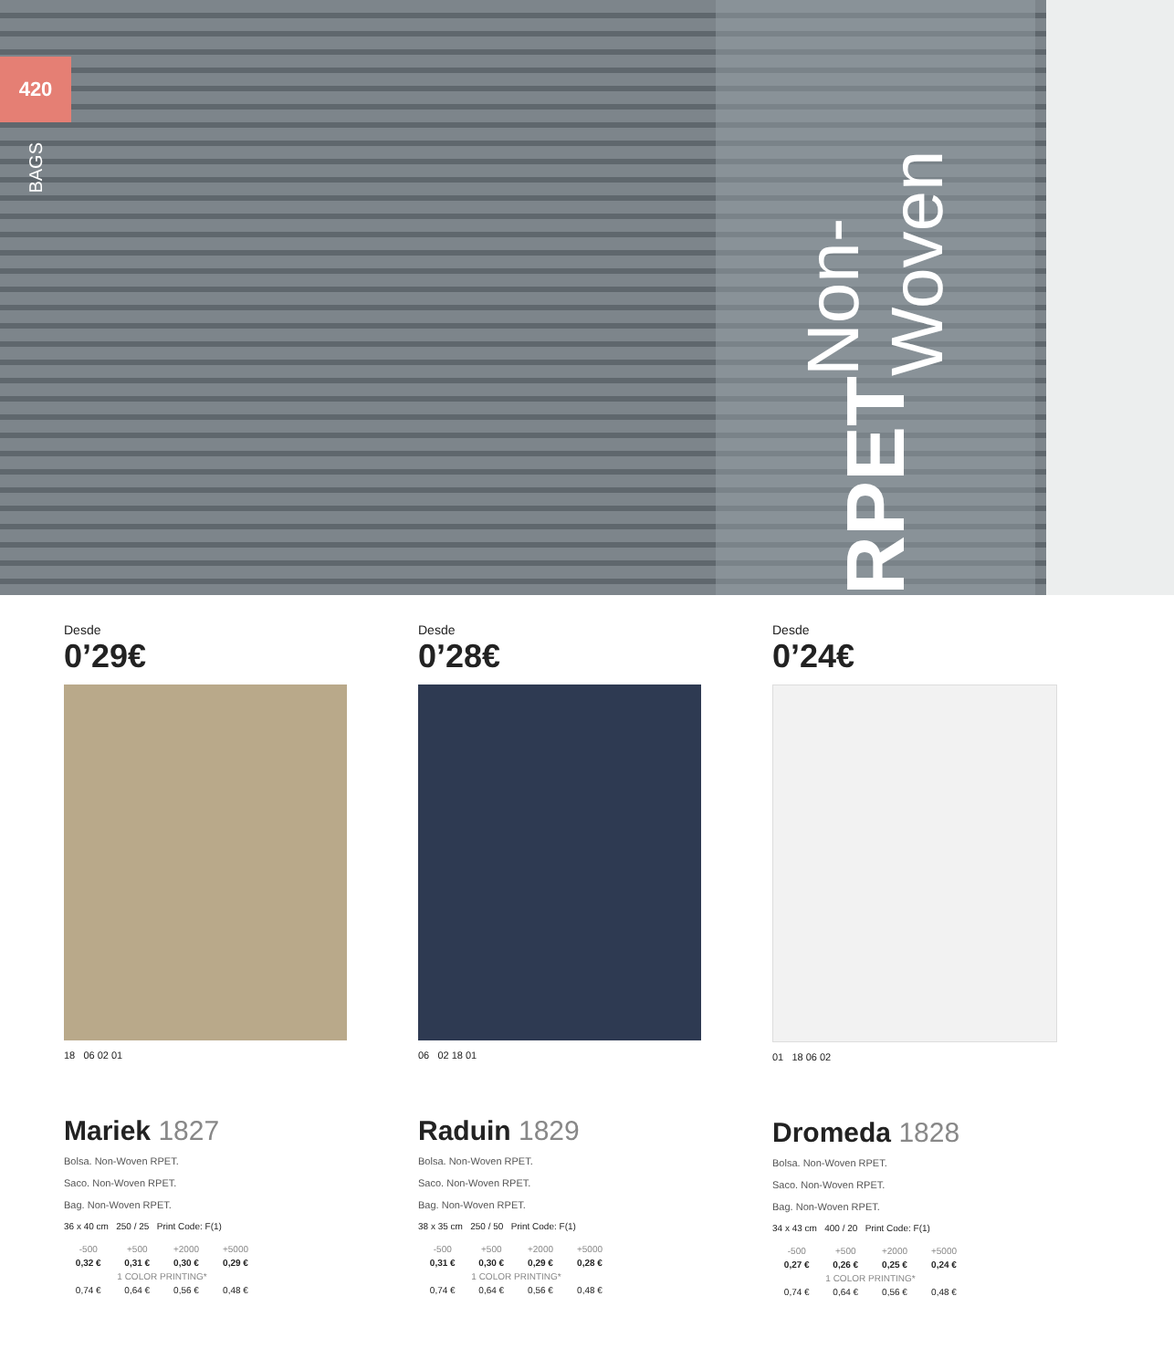420
BAGS
RPET Non-Woven
Desde
0’29€
18 06 02 01
Mariek 1827
Bolsa. Non-Woven RPET.
Saco. Non-Woven RPET.
Bag. Non-Woven RPET.
36 x 40 cm 250 / 25 Print Code: F(1)
| -500 | +500 | +2000 | +5000 |
| 0,32 € | 0,31 € | 0,30 € | 0,29 € |
| 1 COLOR PRINTING* | | | |
| 0,74 € | 0,64 € | 0,56 € | 0,48 € |
Desde
0’28€
06 02 18 01
Raduin 1829
Bolsa. Non-Woven RPET.
Saco. Non-Woven RPET.
Bag. Non-Woven RPET.
38 x 35 cm 250 / 50 Print Code: F(1)
| -500 | +500 | +2000 | +5000 |
| 0,31 € | 0,30 € | 0,29 € | 0,28 € |
| 1 COLOR PRINTING* | | | |
| 0,74 € | 0,64 € | 0,56 € | 0,48 € |
Desde
0’24€
01 18 06 02
Dromeda 1828
Bolsa. Non-Woven RPET.
Saco. Non-Woven RPET.
Bag. Non-Woven RPET.
34 x 43 cm 400 / 20 Print Code: F(1)
| -500 | +500 | +2000 | +5000 |
| 0,27 € | 0,26 € | 0,25 € | 0,24 € |
| 1 COLOR PRINTING* | | | |
| 0,74 € | 0,64 € | 0,56 € | 0,48 € |